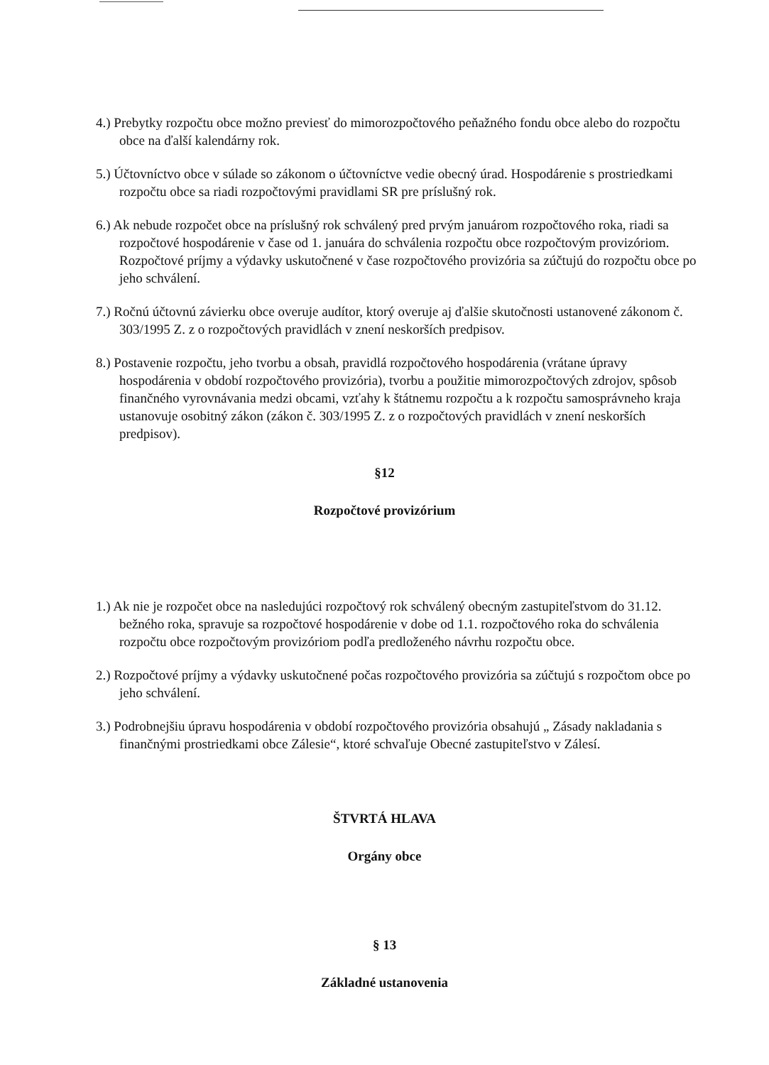4.) Prebytky rozpočtu obce možno previesť do mimorozpočtového peňažného fondu obce alebo do rozpočtu obce na ďalší kalendárny rok.
5.) Účtovníctvo obce v súlade so zákonom o účtovníctve vedie obecný úrad. Hospodárenie s prostriedkami rozpočtu obce sa riadi rozpočtovými pravidlami SR pre príslušný rok.
6.) Ak nebude rozpočet obce na príslušný rok schválený pred prvým januárom rozpočtového roka, riadi sa rozpočtové hospodárenie v čase od 1. januára do schválenia rozpočtu obce rozpočtovým provizóriom. Rozpočtové príjmy a výdavky uskutočnené v čase rozpočtového provizória sa zúčtujú do rozpočtu obce po jeho schválení.
7.) Ročnú účtovnú závierku obce overuje audítor, ktorý overuje aj ďalšie skutočnosti ustanovené zákonom č. 303/1995 Z. z o rozpočtových pravidlách v znení neskorších predpisov.
8.) Postavenie rozpočtu, jeho tvorbu a obsah, pravidlá rozpočtového hospodárenia (vrátane úpravy hospodárenia v období rozpočtového provizória), tvorbu a použitie mimorozpočtových zdrojov, spôsob finančného vyrovnávania medzi obcami, vzťahy k štátnemu rozpočtu a k rozpočtu samosprávneho kraja ustanovuje osobitný zákon (zákon č. 303/1995 Z. z o rozpočtových pravidlách v znení neskorších predpisov).
§12
Rozpočtové provizórium
1.) Ak nie je rozpočet obce na nasledujúci rozpočtový rok schválený obecným zastupiteľstvom do 31.12. bežného roka, spravuje sa rozpočtové hospodárenie v dobe od 1.1. rozpočtového roka do schválenia rozpočtu obce rozpočtovým provizóriom podľa predloženého návrhu rozpočtu obce.
2.) Rozpočtové príjmy a výdavky uskutočnené počas rozpočtového provizória sa zúčtujú s rozpočtom obce po jeho schválení.
3.) Podrobnejšiu úpravu hospodárenia v období rozpočtového provizória obsahujú „ Zásady nakladania s finančnými prostriedkami obce Zálesie“, ktoré schvaľuje Obecné zastupiteľstvo v Zálesí.
ŠTVRTÁ HLAVA
Orgány obce
§ 13
Základné ustanovenia